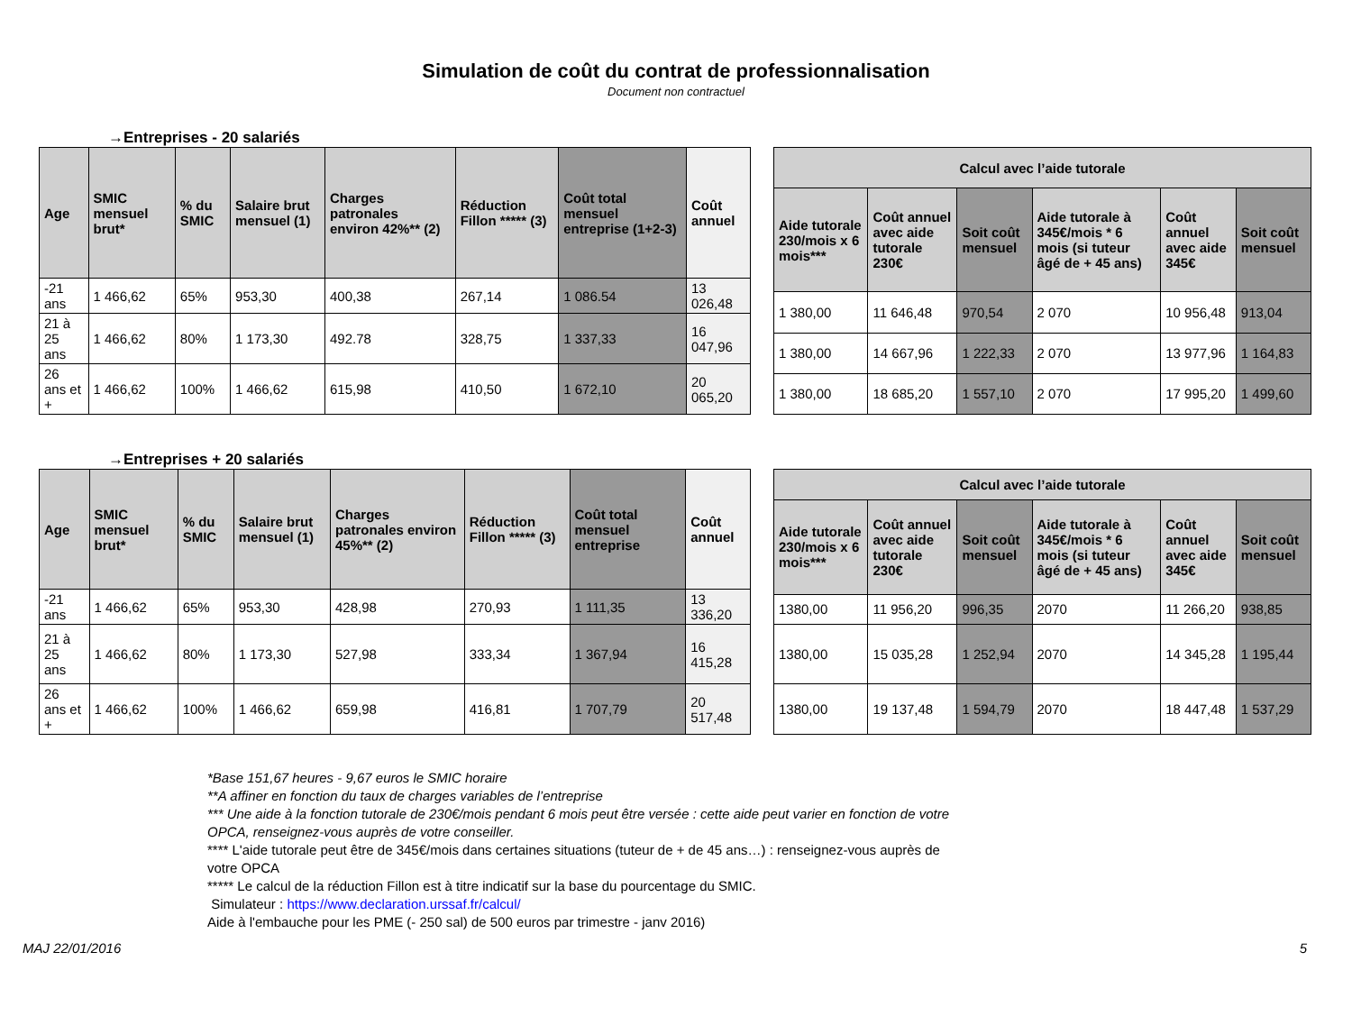Simulation de coût du contrat de professionnalisation
Document non contractuel
→Entreprises - 20 salariés
| Age | SMIC mensuel brut* | % du SMIC | Salaire brut mensuel (1) | Charges patronales environ 42%** (2) | Réduction Fillon ***** (3) | Coût total mensuel entreprise (1+2-3) | Coût annuel |
| --- | --- | --- | --- | --- | --- | --- | --- |
| -21 ans | 1 466,62 | 65% | 953,30 | 400,38 | 267,14 | 1 086.54 | 13 026,48 |
| 21 à 25 ans | 1 466,62 | 80% | 1 173,30 | 492.78 | 328,75 | 1 337,33 | 16 047,96 |
| 26 ans et + | 1 466,62 | 100% | 1 466,62 | 615,98 | 410,50 | 1 672,10 | 20 065,20 |
| Calcul avec l’aide tutorale | | | | | |
| --- | --- | --- | --- | --- | --- |
| Aide tutorale 230/mois x 6 mois*** | Coût annuel avec aide tutorale 230€ | Soit coût mensuel | Aide tutorale à 345€/mois * 6 mois (si tuteur âgé de + 45 ans) | Coût annuel avec aide 345€ | Soit coût mensuel |
| 1 380,00 | 11 646,48 | 970,54 | 2 070 | 10 956,48 | 913,04 |
| 1 380,00 | 14 667,96 | 1 222,33 | 2 070 | 13 977,96 | 1 164,83 |
| 1 380,00 | 18 685,20 | 1 557,10 | 2 070 | 17 995,20 | 1 499,60 |
→Entreprises + 20 salariés
| Age | SMIC mensuel brut* | % du SMIC | Salaire brut mensuel (1) | Charges patronales environ 45%** (2) | Réduction Fillon ***** (3) | Coût total mensuel entreprise | Coût annuel |
| --- | --- | --- | --- | --- | --- | --- | --- |
| -21 ans | 1 466,62 | 65% | 953,30 | 428,98 | 270,93 | 1 111,35 | 13 336,20 |
| 21 à 25 ans | 1 466,62 | 80% | 1 173,30 | 527,98 | 333,34 | 1 367,94 | 16 415,28 |
| 26 ans et + | 1 466,62 | 100% | 1 466,62 | 659,98 | 416,81 | 1 707,79 | 20 517,48 |
| Calcul avec l’aide tutorale | | | | | |
| --- | --- | --- | --- | --- | --- |
| Aide tutorale 230/mois x 6 mois*** | Coût annuel avec aide tutorale 230€ | Soit coût mensuel | Aide tutorale à 345€/mois * 6 mois (si tuteur âgé de + 45 ans) | Coût annuel avec aide 345€ | Soit coût mensuel |
| 1380,00 | 11 956,20 | 996,35 | 2070 | 11 266,20 | 938,85 |
| 1380,00 | 15 035,28 | 1 252,94 | 2070 | 14 345,28 | 1 195,44 |
| 1380,00 | 19 137,48 | 1 594,79 | 2070 | 18 447,48 | 1 537,29 |
*Base 151,67 heures - 9,67 euros le SMIC horaire
**A affiner en fonction du taux de charges variables de l’entreprise
*** Une aide à la fonction tutorale de 230€/mois pendant 6 mois peut être versée : cette aide peut varier en fonction de votre OPCA, renseignez-vous auprès de votre conseiller.
**** L'aide tutorale peut être de 345€/mois dans certaines situations (tuteur de + de 45 ans…) : renseignez-vous auprès de votre OPCA
***** Le calcul de la réduction Fillon est à titre indicatif sur la base du pourcentage du SMIC.
Simulateur : https://www.declaration.urssaf.fr/calcul/
Aide à l'embauche pour les PME (- 250 sal) de 500 euros par trimestre - janv 2016)
MAJ 22/01/2016 5